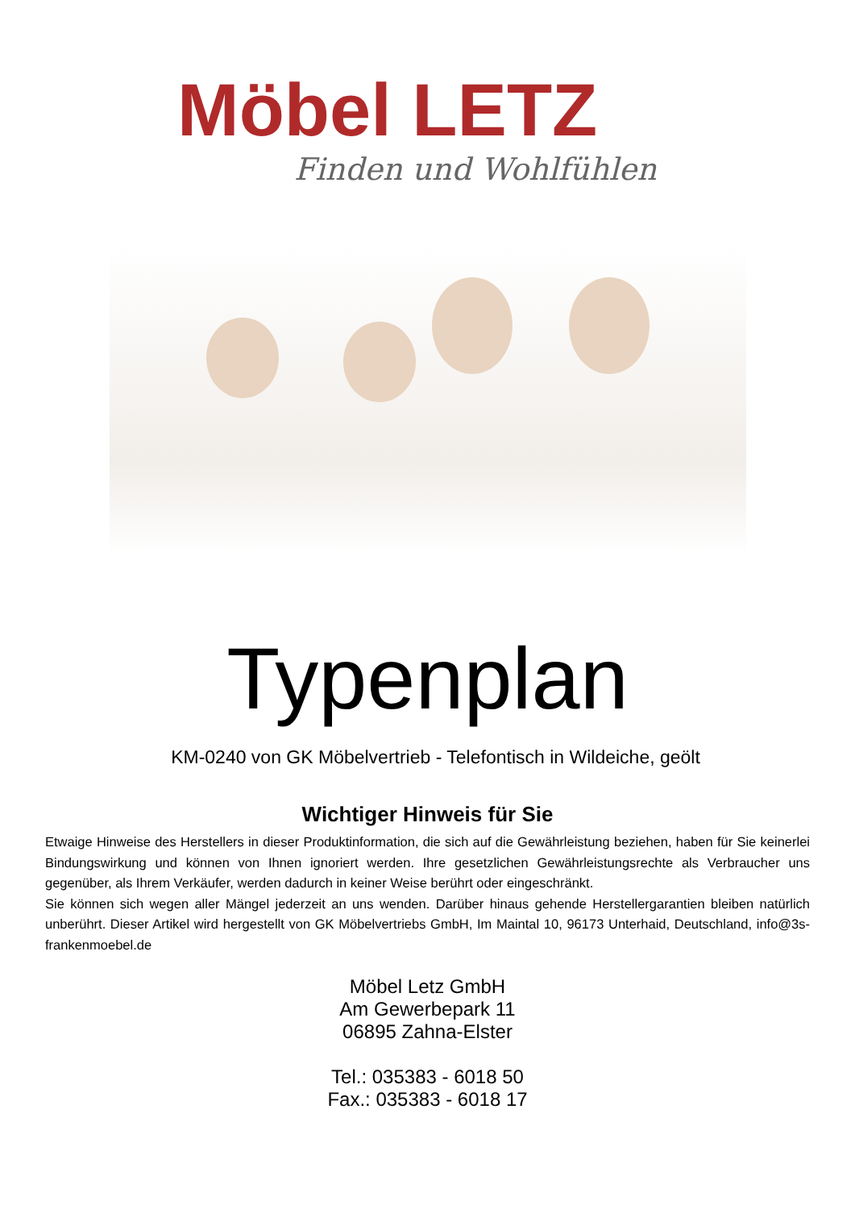Möbel LETZ
Finden und Wohlfühlen
Typenplan
KM-0240 von GK Möbelvertrieb - Telefontisch in Wildeiche, geölt
Wichtiger Hinweis für Sie
Etwaige Hinweise des Herstellers in dieser Produktinformation, die sich auf die Gewährleistung beziehen, haben für Sie keinerlei Bindungswirkung und können von Ihnen ignoriert werden. Ihre gesetzlichen Gewährleistungsrechte als Verbraucher uns gegenüber, als Ihrem Verkäufer, werden dadurch in keiner Weise berührt oder eingeschränkt.
Sie können sich wegen aller Mängel jederzeit an uns wenden. Darüber hinaus gehende Herstellergarantien bleiben natürlich unberührt. Dieser Artikel wird hergestellt von GK Möbelvertriebs GmbH, Im Maintal 10, 96173 Unterhaid, Deutschland, info@3s-frankenmoebel.de
Möbel Letz GmbH
Am Gewerbepark 11
06895 Zahna-Elster
Tel.: 035383 - 6018 50
Fax.: 035383 - 6018 17